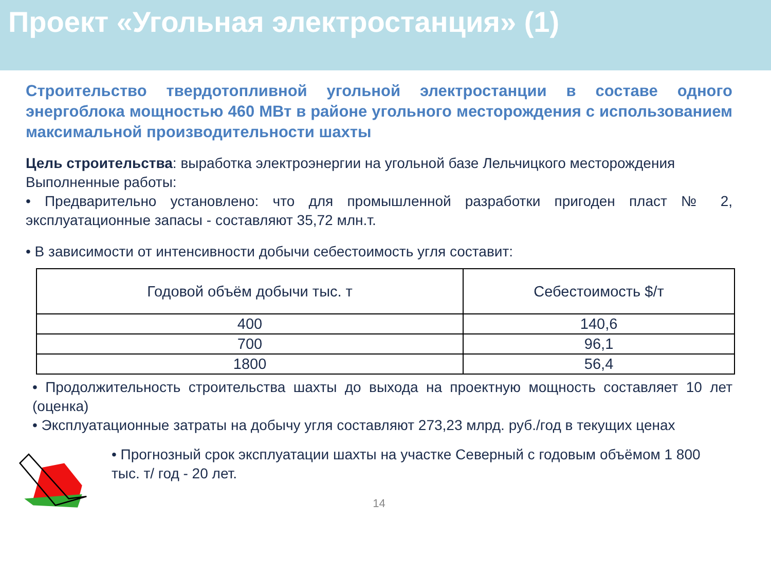Проект «Угольная электростанция» (1)
Строительство твердотопливной угольной электростанции в составе одного энергоблока мощностью 460 МВт в районе угольного месторождения с использованием максимальной производительности шахты
Цель строительства: выработка электроэнергии на угольной базе Лельчицкого месторождения
Выполненные работы:
• Предварительно установлено: что для промышленной разработки пригоден пласт № 2, эксплуатационные запасы - составляют 35,72 млн.т.
• В зависимости от интенсивности добычи себестоимость угля составит:
| Годовой объём добычи тыс. т | Себестоимость $/т |
| --- | --- |
| 400 | 140,6 |
| 700 | 96,1 |
| 1800 | 56,4 |
• Продолжительность строительства шахты до выхода на проектную мощность составляет 10 лет (оценка)
• Эксплуатационные затраты на добычу угля составляют 273,23 млрд. руб./год в текущих ценах
• Прогнозный срок эксплуатации шахты на участке Северный с годовым объёмом 1 800 тыс. т/ год - 20 лет.
14